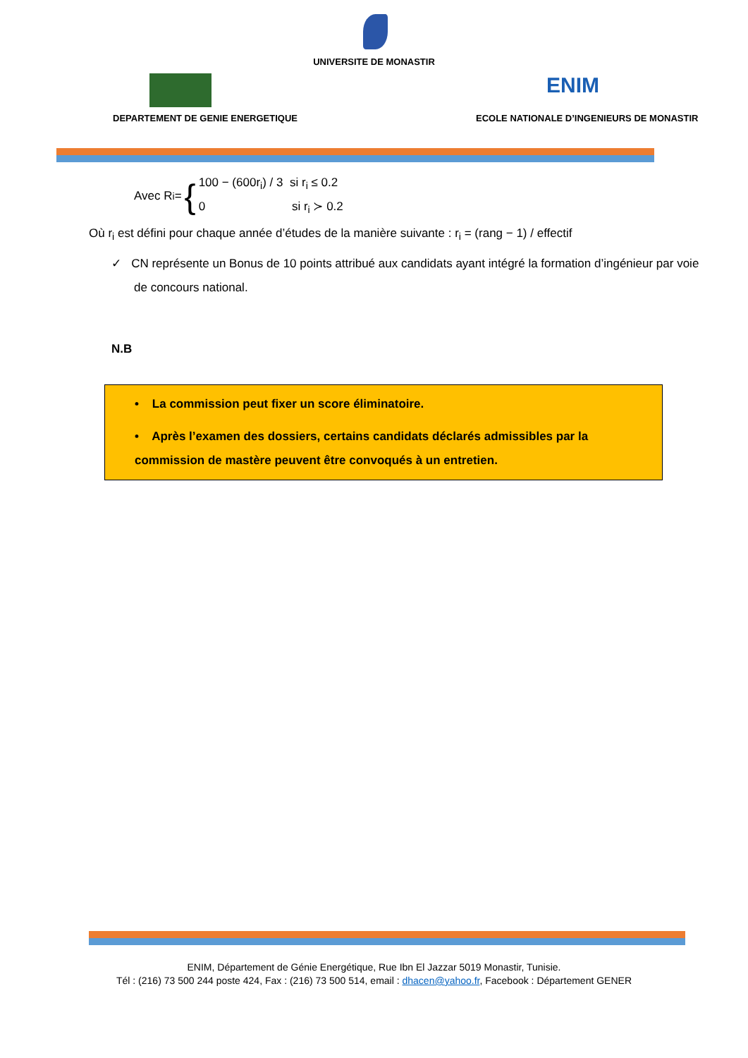UNIVERSITE DE MONASTIR
ENIM
DEPARTEMENT DE GENIE ENERGETIQUE
ECOLE NATIONALE D’INGENIEURS DE MONASTIR
Avec R<sub>i</sub> = {
100 − (600r<sub>i</sub>) / 3 si r<sub>i</sub> ≤ 0.2
0 si r<sub>i</sub> ≻ 0.2
Où r<sub>i</sub> est défini pour chaque année d’études de la manière suivante : r<sub>i</sub> = (rang − 1) / effectif
✓ CN représente un Bonus de 10 points attribué aux candidats ayant intégré la formation d’ingénieur par voie de concours national.
N.B
• La commission peut fixer un score éliminatoire.
• Après l’examen des dossiers, certains candidats déclarés admissibles par la commission de mastère peuvent être convoqués à un entretien.
ENIM, Département de Génie Energétique, Rue Ibn El Jazzar 5019 Monastir, Tunisie.
Tél : (216) 73 500 244 poste 424, Fax : (216) 73 500 514, email : dhacen@yahoo.fr, Facebook : Département GENER